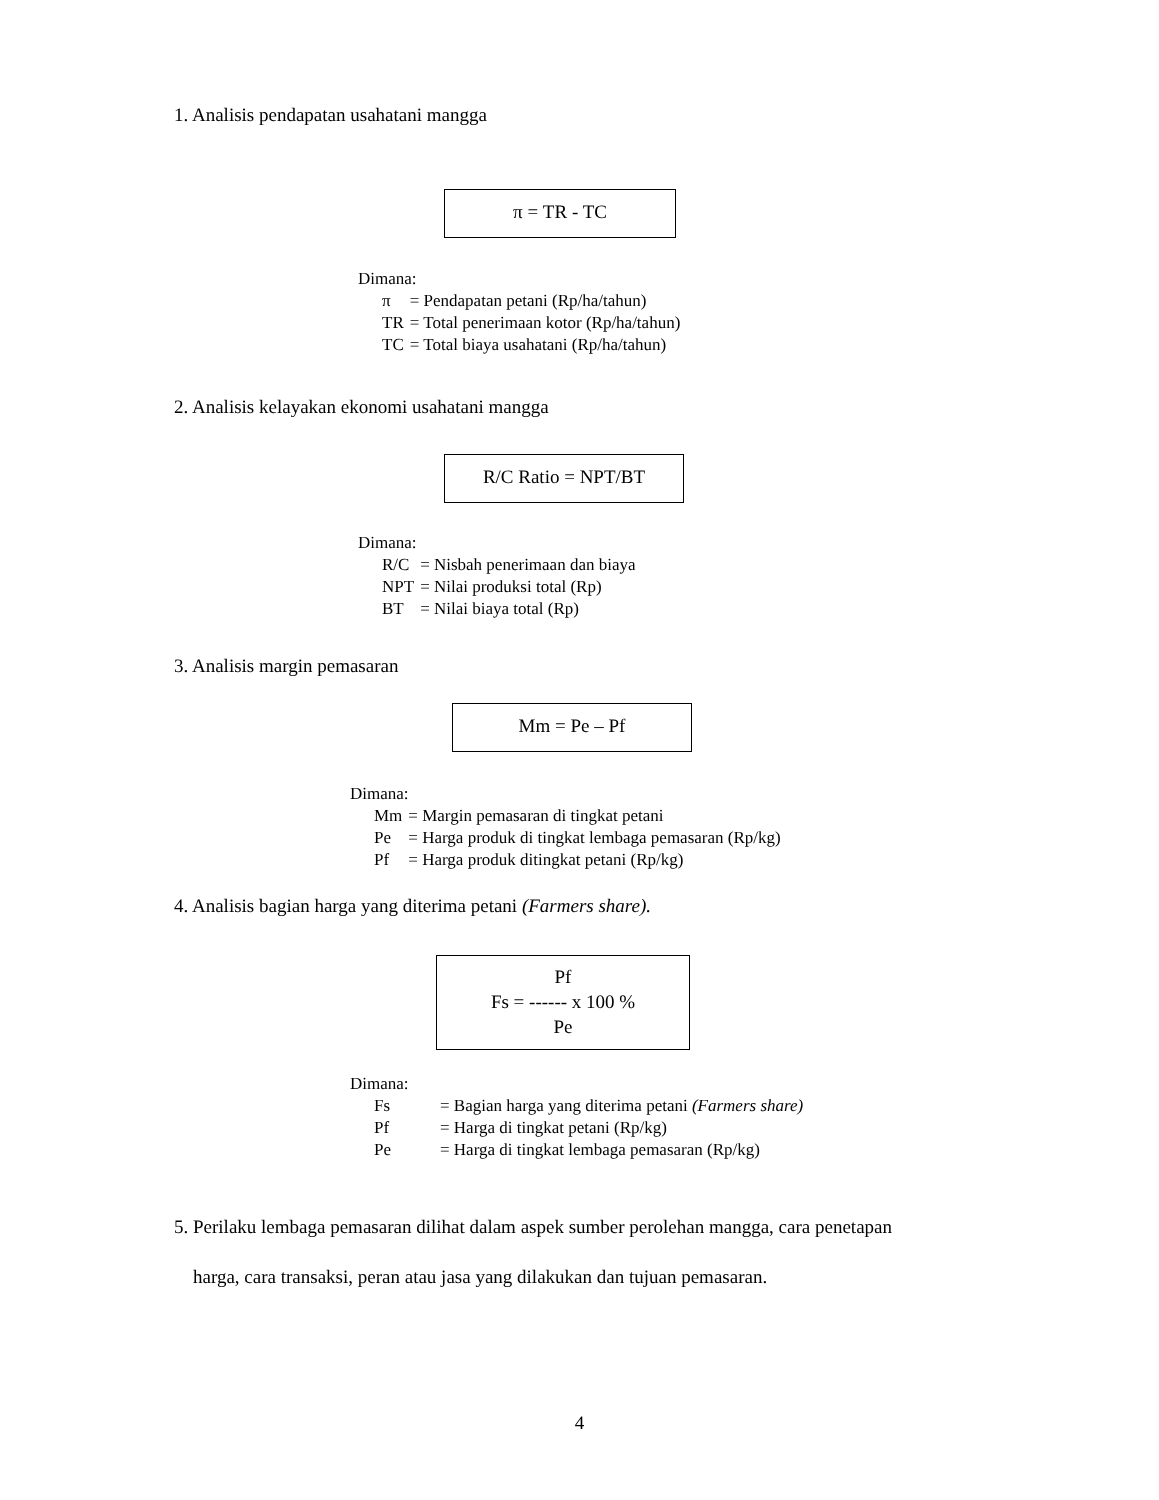1. Analisis pendapatan usahatani mangga
π = TR - TC
Dimana:
| π | = Pendapatan petani (Rp/ha/tahun) |
| TR | = Total penerimaan kotor (Rp/ha/tahun) |
| TC | = Total biaya usahatani (Rp/ha/tahun) |
2. Analisis kelayakan ekonomi usahatani mangga
R/C Ratio = NPT/BT
Dimana:
| R/C | = Nisbah penerimaan dan biaya |
| NPT | = Nilai produksi total (Rp) |
| BT | = Nilai biaya total (Rp) |
3. Analisis margin pemasaran
Mm = Pe – Pf
Dimana:
| Mm | = Margin pemasaran di tingkat petani |
| Pe | = Harga produk di tingkat lembaga pemasaran (Rp/kg) |
| Pf | = Harga produk ditingkat petani (Rp/kg) |
4. Analisis bagian harga yang diterima petani (Farmers share).
Pf
Fs = ------ x 100 %
Pe
Dimana:
| Fs | = Bagian harga yang diterima petani (Farmers share) |
| Pf | = Harga di tingkat petani (Rp/kg) |
| Pe | = Harga di tingkat lembaga pemasaran (Rp/kg) |
5. Perilaku lembaga pemasaran dilihat dalam aspek sumber perolehan mangga, cara penetapan
harga, cara transaksi, peran atau jasa yang dilakukan dan tujuan pemasaran.
4